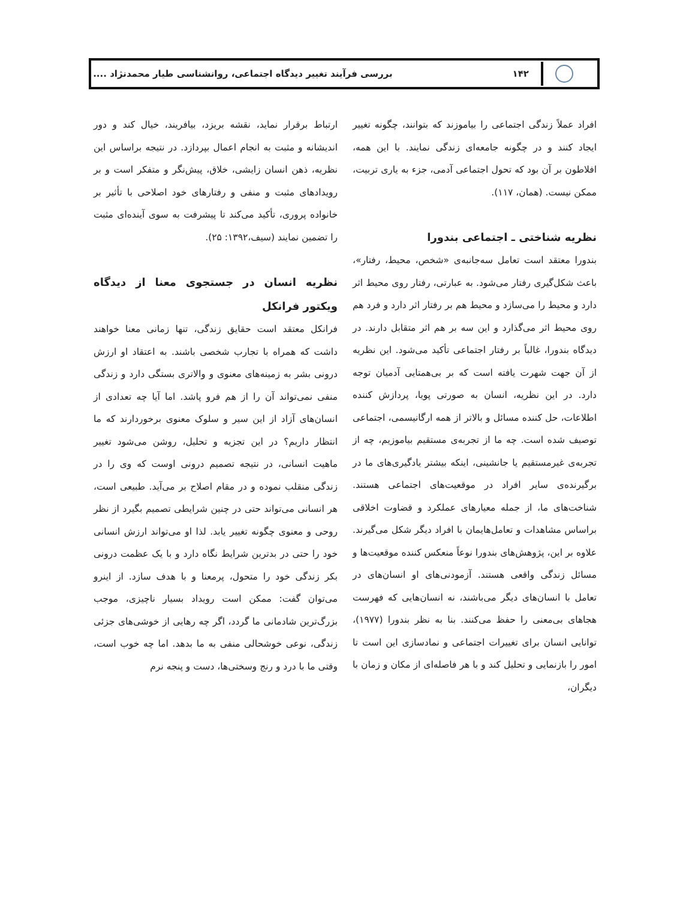۱۴۲
بررسی فرآیند تغییر دیدگاه اجتماعی، روانشناسی طیار محمدنژاد ....
افراد عملاً زندگی اجتماعی را بیاموزند که بتوانند، چگونه تغییر ایجاد کنند و در چگونه جامعه‌ای زندگی نمایند. با این همه، افلاطون بر آن بود که تحول اجتماعی آدمی، جزء به یاری تربیت، ممکن نیست. (همان، ۱۱۷).
نظریه شناختی ـ اجتماعی بندورا
بندورا معتقد است تعامل سه‌جانبه‌ی «شخص، محیط، رفتار»، باعث شکل‌گیری رفتار می‌شود. به عبارتی، رفتار روی محیط اثر دارد و محیط را می‌سازد و محیط هم بر رفتار اثر دارد و فرد هم روی محیط اثر می‌گذارد و این سه بر هم اثر متقابل دارند. در دیدگاه بندورا، غالباً بر رفتار اجتماعی تأکید می‌شود. این نظریه از آن جهت شهرت یافته است که بر بی‌همتایی آدمیان توجه دارد. در این نظریه، انسان به صورتی پویا، پردازش کننده اطلاعات، حل کننده مسائل و بالاتر از همه ارگانیسمی، اجتماعی توصیف شده است. چه ما از تجربه‌ی مستقیم بیاموزیم، چه از تجربه‌ی غیرمستقیم یا جانشینی، اینکه بیشتر یادگیری‌های ما در برگیرنده‌ی سایر افراد در موقعیت‌های اجتماعی هستند. شناخت‌های ما، از جمله معیارهای عملکرد و قضاوت اخلاقی براساس مشاهدات و تعامل‌هایمان با افراد دیگر شکل می‌گیرند. علاوه بر این، پژوهش‌های بندورا نوعاً منعکس کننده موقعیت‌ها و مسائل زندگی واقعی هستند. آزمودنی‌های او انسان‌های در تعامل با انسان‌های دیگر می‌باشند، نه انسان‌هایی که فهرست هجاهای بی‌معنی را حفظ می‌کنند. بنا به نظر بندورا (۱۹۷۷)، توانایی انسان برای تغییرات اجتماعی و نمادسازی این است تا امور را بازنمایی و تحلیل کند و با هر فاصله‌ای از مکان و زمان با دیگران،
ارتباط برقرار نماید، نقشه بریزد، بیافریند، خیال کند و دور اندیشانه و مثبت به انجام اعمال بپردازد. در نتیجه براساس این نظریه، ذهن انسان زایشی، خلاق، پیش‌نگر و متفکر است و بر رویدادهای مثبت و منفی و رفتارهای خود اصلاحی با تأثیر بر خانواده پروری، تأکید می‌کند تا پیشرفت به سوی آینده‌ای مثبت را تضمین نمایند (سیف،۱۳۹۲: ۲۵).
نظریه انسان در جستجوی معنا از دیدگاه ویکتور فرانکل
فرانکل معتقد است حقایق زندگی، تنها زمانی معنا خواهند داشت که همراه با تجارب شخصی باشند. به اعتقاد او ارزش درونی بشر به زمینه‌های معنوی و والاتری بستگی دارد و زندگی منفی نمی‌تواند آن را از هم فرو پاشد. اما آیا چه تعدادی از انسان‌های آزاد از این سیر و سلوک معنوی برخوردارند که ما انتظار داریم؟ در این تجزیه و تحلیل، روشن می‌شود تغییر ماهیت انسانی، در نتیجه تصمیم درونی اوست که وی را در زندگی منقلب نموده و در مقام اصلاح بر می‌آید. طبیعی است، هر انسانی می‌تواند حتی در چنین شرایطی تصمیم بگیرد از نظر روحی و معنوی چگونه تغییر یابد. لذا او می‌تواند ارزش انسانی خود را حتی در بدترین شرایط نگاه دارد و با یک عظمت درونی بکر زندگی خود را متحول، پرمعنا و با هدف سازد. از اینرو می‌توان گفت: ممکن است رویداد بسیار ناچیزی، موجب بزرگ‌ترین شادمانی ما گردد، اگر چه رهایی از خوشی‌های جزئی زندگی، نوعی خوشحالی منفی به ما بدهد. اما چه خوب است، وقتی ما با درد و رنج وسختی‌ها، دست و پنجه نرم